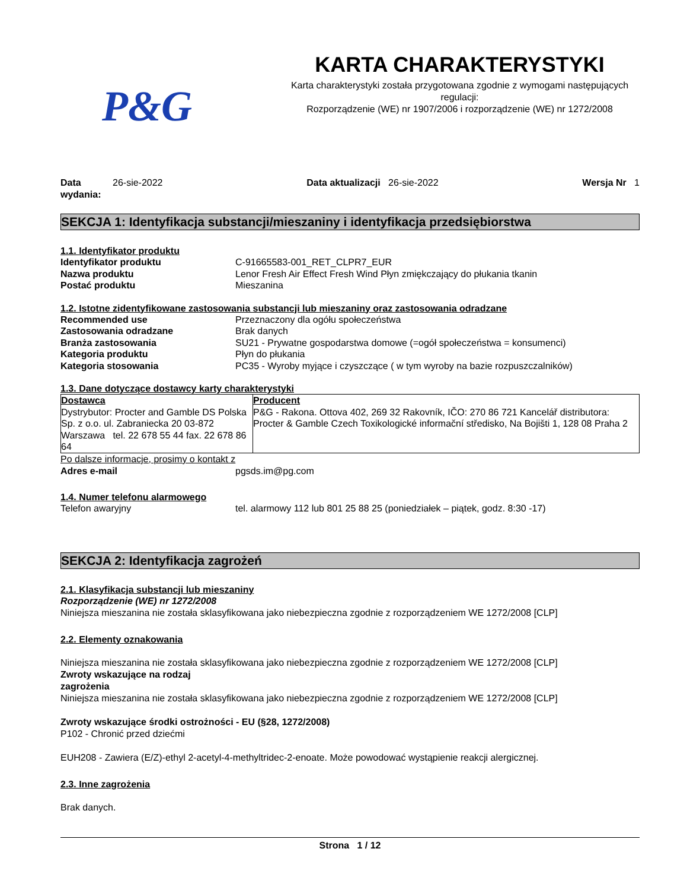P&G
KARTA CHARAKTERYSTYKI
Karta charakterystyki została przygotowana zgodnie z wymogami następujących regulacji:
Rozporządzenie (WE) nr 1907/2006 i rozporządzenie (WE) nr 1272/2008
Data wydania: 26-sie-2022 Data aktualizacji 26-sie-2022
Wersja Nr 1
SEKCJA 1: Identyfikacja substancji/mieszaniny i identyfikacja przedsiębiorstwa
1.1. Identyfikator produktu
Identyfikator produktu C-91665583-001_RET_CLPR7_EUR
Nazwa produktu Lenor Fresh Air Effect Fresh Wind Płyn zmiękczający do płukania tkanin
Postać produktu Mieszanina
1.2. Istotne zidentyfikowane zastosowania substancji lub mieszaniny oraz zastosowania odradzane
Recommended use Przeznaczony dla ogółu społeczeństwa
Zastosowania odradzane Brak danych
Branża zastosowania SU21 - Prywatne gospodarstwa domowe (=ogół społeczeństwa = konsumenci)
Kategoria produktu Płyn do płukania
Kategoria stosowania PC35 - Wyroby myjące i czyszczące ( w tym wyroby na bazie rozpuszczalników)
1.3. Dane dotyczące dostawcy karty charakterystyki
| Dostawca Dystrybutor: Procter and Gamble DS Polska Sp. z o.o. ul. Zabraniecka 20 03-872 Warszawa tel. 22 678 55 44 fax. 22 678 86 64 | Producent P&G - Rakona. Ottova 402, 269 32 Rakovník, IČO: 270 86 721 Kancelář distributora: Procter & Gamble Czech Toxikologické informační středisko, Na Bojišti 1, 128 08 Praha 2 |
Po dalsze informacje, prosimy o kontakt z
Adres e-mail pgsds.im@pg.com
1.4. Numer telefonu alarmowego
Telefon awaryjny tel. alarmowy 112 lub 801 25 88 25 (poniedziałek – piątek, godz. 8:30 -17)
SEKCJA 2: Identyfikacja zagrożeń
2.1. Klasyfikacja substancji lub mieszaniny
Rozporządzenie (WE) nr 1272/2008
Niniejsza mieszanina nie została sklasyfikowana jako niebezpieczna zgodnie z rozporządzeniem WE 1272/2008 [CLP]
2.2. Elementy oznakowania
Niniejsza mieszanina nie została sklasyfikowana jako niebezpieczna zgodnie z rozporządzeniem WE 1272/2008 [CLP]
Zwroty wskazujące na rodzaj
zagrożenia
Niniejsza mieszanina nie została sklasyfikowana jako niebezpieczna zgodnie z rozporządzeniem WE 1272/2008 [CLP]
Zwroty wskazujące środki ostrożności - EU (§28, 1272/2008)
P102 - Chronić przed dziećmi
EUH208 - Zawiera (E/Z)-ethyl 2-acetyl-4-methyltridec-2-enoate. Może powodować wystąpienie reakcji alergicznej.
2.3. Inne zagrożenia
Brak danych.
Strona 1 / 12